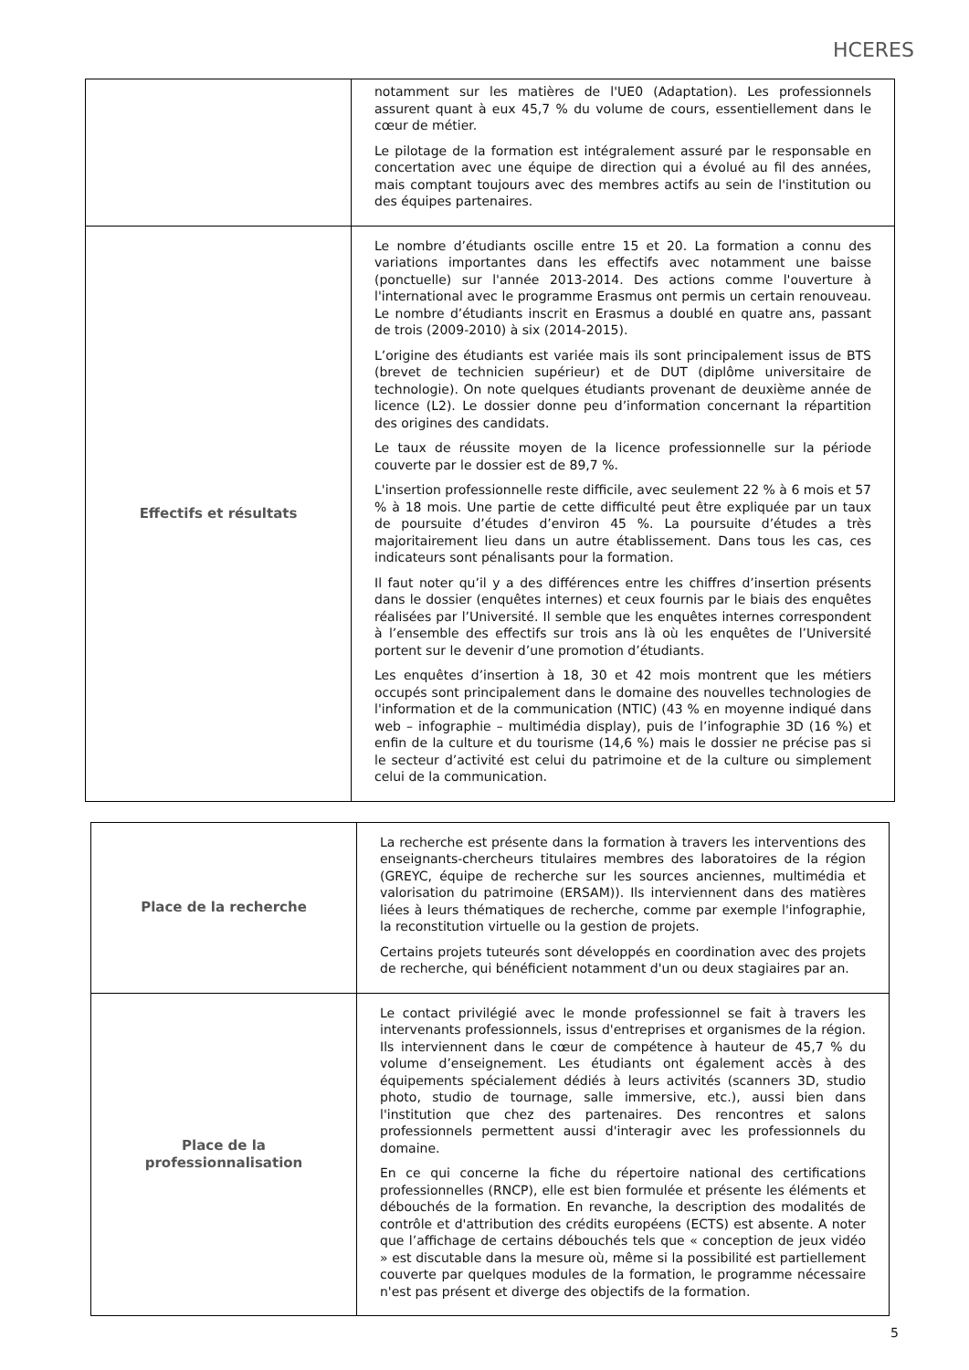HCERES
| | notamment sur les matières de l'UE0 (Adaptation). Les professionnels assurent quant à eux 45,7 % du volume de cours, essentiellement dans le cœur de métier. Le pilotage de la formation est intégralement assuré par le responsable en concertation avec une équipe de direction qui a évolué au fil des années, mais comptant toujours avec des membres actifs au sein de l'institution ou des équipes partenaires. |
| Effectifs et résultats | Le nombre d’étudiants oscille entre 15 et 20. La formation a connu des variations importantes dans les effectifs avec notamment une baisse (ponctuelle) sur l'année 2013-2014. Des actions comme l'ouverture à l'international avec le programme Erasmus ont permis un certain renouveau. Le nombre d’étudiants inscrit en Erasmus a doublé en quatre ans, passant de trois (2009-2010) à six (2014-2015). L’origine des étudiants est variée mais ils sont principalement issus de BTS (brevet de technicien supérieur) et de DUT (diplôme universitaire de technologie). On note quelques étudiants provenant de deuxième année de licence (L2). Le dossier donne peu d’information concernant la répartition des origines des candidats. Le taux de réussite moyen de la licence professionnelle sur la période couverte par le dossier est de 89,7 %. L'insertion professionnelle reste difficile, avec seulement 22 % à 6 mois et 57 % à 18 mois. Une partie de cette difficulté peut être expliquée par un taux de poursuite d’études d’environ 45 %. La poursuite d’études a très majoritairement lieu dans un autre établissement. Dans tous les cas, ces indicateurs sont pénalisants pour la formation. Il faut noter qu’il y a des différences entre les chiffres d’insertion présents dans le dossier (enquêtes internes) et ceux fournis par le biais des enquêtes réalisées par l’Université. Il semble que les enquêtes internes correspondent à l’ensemble des effectifs sur trois ans là où les enquêtes de l’Université portent sur le devenir d’une promotion d’étudiants. Les enquêtes d’insertion à 18, 30 et 42 mois montrent que les métiers occupés sont principalement dans le domaine des nouvelles technologies de l'information et de la communication (NTIC) (43 % en moyenne indiqué dans web – infographie – multimédia display), puis de l’infographie 3D (16 %) et enfin de la culture et du tourisme (14,6 %) mais le dossier ne précise pas si le secteur d’activité est celui du patrimoine et de la culture ou simplement celui de la communication. |
| Place de la recherche | La recherche est présente dans la formation à travers les interventions des enseignants-chercheurs titulaires membres des laboratoires de la région (GREYC, équipe de recherche sur les sources anciennes, multimédia et valorisation du patrimoine (ERSAM)). Ils interviennent dans des matières liées à leurs thématiques de recherche, comme par exemple l'infographie, la reconstitution virtuelle ou la gestion de projets. Certains projets tuteurés sont développés en coordination avec des projets de recherche, qui bénéficient notamment d'un ou deux stagiaires par an. |
| Place de la professionnalisation | Le contact privilégié avec le monde professionnel se fait à travers les intervenants professionnels, issus d'entreprises et organismes de la région. Ils interviennent dans le cœur de compétence à hauteur de 45,7 % du volume d’enseignement. Les étudiants ont également accès à des équipements spécialement dédiés à leurs activités (scanners 3D, studio photo, studio de tournage, salle immersive, etc.), aussi bien dans l'institution que chez des partenaires. Des rencontres et salons professionnels permettent aussi d'interagir avec les professionnels du domaine. En ce qui concerne la fiche du répertoire national des certifications professionnelles (RNCP), elle est bien formulée et présente les éléments et débouchés de la formation. En revanche, la description des modalités de contrôle et d'attribution des crédits européens (ECTS) est absente. A noter que l’affichage de certains débouchés tels que « conception de jeux vidéo » est discutable dans la mesure où, même si la possibilité est partiellement couverte par quelques modules de la formation, le programme nécessaire n'est pas présent et diverge des objectifs de la formation. |
5